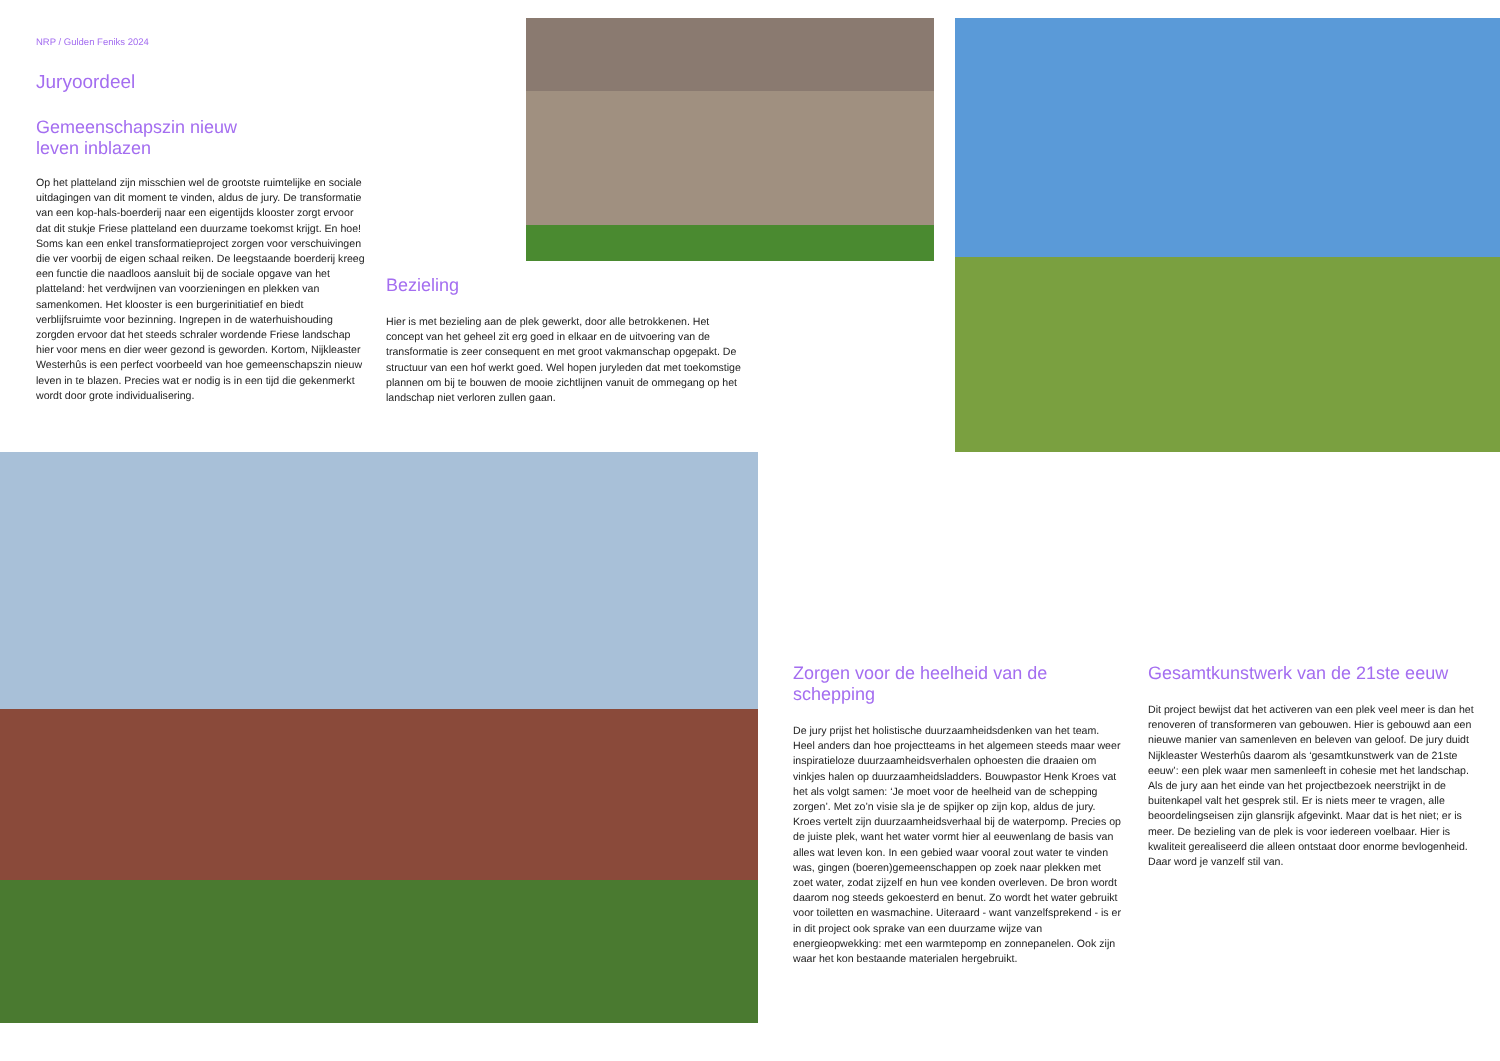NRP / Gulden Feniks 2024
Juryoordeel
Gemeenschapszin nieuw
leven inblazen
Op het platteland zijn misschien wel de grootste ruimtelijke en sociale uitdagingen van dit moment te vinden, aldus de jury. De transformatie van een kop-hals-boerderij naar een eigentijds klooster zorgt ervoor dat dit stukje Friese platteland een duurzame toekomst krijgt. En hoe! Soms kan een enkel transformatieproject zorgen voor verschuivingen die ver voorbij de eigen schaal reiken. De leegstaande boerderij kreeg een functie die naadloos aansluit bij de sociale opgave van het platteland: het verdwijnen van voorzieningen en plekken van samenkomen. Het klooster is een burgerinitiatief en biedt verblijfsruimte voor bezinning. Ingrepen in de waterhuishouding zorgden ervoor dat het steeds schraler wordende Friese landschap hier voor mens en dier weer gezond is geworden. Kortom, Nijkleaster Westerhûs is een perfect voorbeeld van hoe gemeenschapszin nieuw leven in te blazen. Precies wat er nodig is in een tijd die gekenmerkt wordt door grote individualisering.
Bezieling
Hier is met bezieling aan de plek gewerkt, door alle betrokkenen. Het concept van het geheel zit erg goed in elkaar en de uitvoering van de transformatie is zeer consequent en met groot vakmanschap opgepakt. De structuur van een hof werkt goed. Wel hopen juryleden dat met toekomstige plannen om bij te bouwen de mooie zichtlijnen vanuit de ommegang op het landschap niet verloren zullen gaan.
Zorgen voor de heelheid van de schepping
De jury prijst het holistische duurzaamheidsdenken van het team. Heel anders dan hoe projectteams in het algemeen steeds maar weer inspiratieloze duurzaamheidsverhalen ophoesten die draaien om vinkjes halen op duurzaamheidsladders. Bouwpastor Henk Kroes vat het als volgt samen: ‘Je moet voor de heelheid van de schepping zorgen’. Met zo’n visie sla je de spijker op zijn kop, aldus de jury. Kroes vertelt zijn duurzaamheidsverhaal bij de waterpomp. Precies op de juiste plek, want het water vormt hier al eeuwenlang de basis van alles wat leven kon. In een gebied waar vooral zout water te vinden was, gingen (boeren)gemeenschappen op zoek naar plekken met zoet water, zodat zijzelf en hun vee konden overleven. De bron wordt daarom nog steeds gekoesterd en benut. Zo wordt het water gebruikt voor toiletten en wasmachine. Uiteraard - want vanzelfsprekend - is er in dit project ook sprake van een duurzame wijze van energieopwekking: met een warmtepomp en zonnepanelen. Ook zijn waar het kon bestaande materialen hergebruikt.
Gesamtkunstwerk van de 21ste eeuw
Dit project bewijst dat het activeren van een plek veel meer is dan het renoveren of transformeren van gebouwen. Hier is gebouwd aan een nieuwe manier van samenleven en beleven van geloof. De jury duidt Nijkleaster Westerhûs daarom als ‘gesamtkunstwerk van de 21ste eeuw’: een plek waar men samenleeft in cohesie met het landschap. Als de jury aan het einde van het projectbezoek neerstrijkt in de buitenkapel valt het gesprek stil. Er is niets meer te vragen, alle beoordelingseisen zijn glansrijk afgevinkt. Maar dat is het niet; er is meer. De bezieling van de plek is voor iedereen voelbaar. Hier is kwaliteit gerealiseerd die alleen ontstaat door enorme bevlogenheid. Daar word je vanzelf stil van.